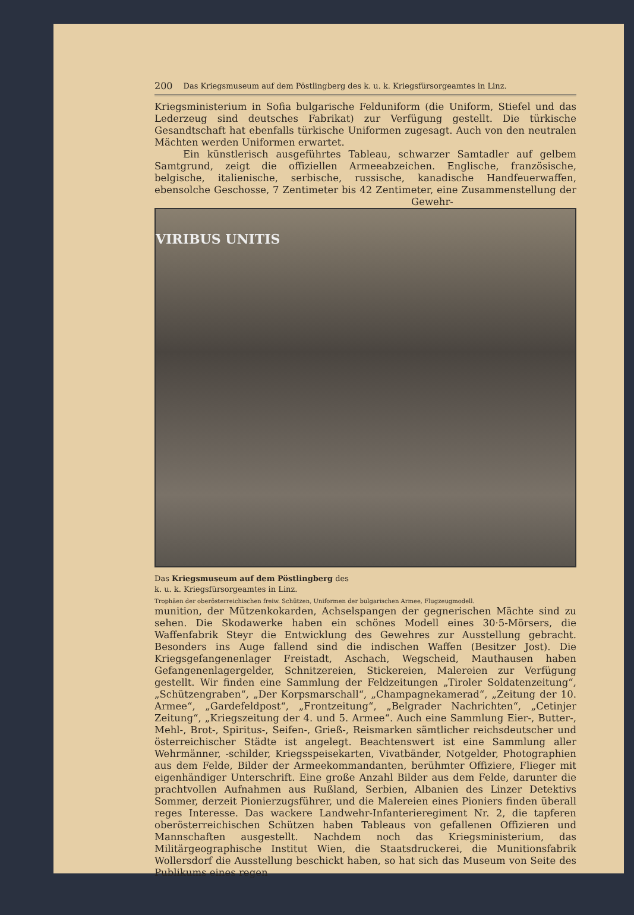200 Das Kriegsmuseum auf dem Pöstlingberg des k. u. k. Kriegsfürsorgeamtes in Linz.
Kriegsministerium in Sofia bulgarische Felduniform (die Uniform, Stiefel und das Lederzeug sind deutsches Fabrikat) zur Verfügung gestellt. Die türkische Gesandtschaft hat ebenfalls türkische Uniformen zugesagt. Auch von den neutralen Mächten werden Uniformen erwartet.
Ein künstlerisch ausgeführtes Tableau, schwarzer Samtadler auf gelbem Samtgrund, zeigt die offiziellen Armeeabzeichen. Englische, französische, belgische, italienische, serbische, russische, kanadische Handfeuerwaffen, ebensolche Geschosse, 7 Zentimeter bis 42 Zentimeter, eine Zusammenstellung der Gewehr-
VIRIBUS UNITIS
Das Kriegsmuseum auf dem Pöstlingberg des
k. u. k. Kriegsfürsorgeamtes in Linz.
Trophäen der oberösterreichischen freiw. Schützen, Uniformen der bulgarischen Armee, Flugzeugmodell.
munition, der Mützenkokarden, Achselspangen der gegnerischen Mächte sind zu sehen. Die Skodawerke haben ein schönes Modell eines 30·5-Mörsers, die Waffenfabrik Steyr die Entwicklung des Gewehres zur Ausstellung gebracht. Besonders ins Auge fallend sind die indischen Waffen (Besitzer Jost). Die Kriegsgefangenenlager Freistadt, Aschach, Wegscheid, Mauthausen haben Gefangenenlagergelder, Schnitzereien, Stickereien, Malereien zur Verfügung gestellt. Wir finden eine Sammlung der Feldzeitungen „Tiroler Soldatenzeitung“, „Schützengraben“, „Der Korpsmarschall“, „Champagnekamerad“, „Zeitung der 10. Armee“, „Gardefeldpost“, „Frontzeitung“, „Belgrader Nachrichten“, „Cetinjer Zeitung“, „Kriegszeitung der 4. und 5. Armee“. Auch eine Sammlung Eier-, Butter-, Mehl-, Brot-, Spiritus-, Seifen-, Grieß-, Reismarken sämtlicher reichsdeutscher und österreichischer Städte ist angelegt. Beachtenswert ist eine Sammlung aller Wehrmänner, -schilder, Kriegsspeisekarten, Vivatbänder, Notgelder, Photographien aus dem Felde, Bilder der Armeekommandanten, berühmter Offiziere, Flieger mit eigenhändiger Unterschrift. Eine große Anzahl Bilder aus dem Felde, darunter die prachtvollen Aufnahmen aus Rußland, Serbien, Albanien des Linzer Detektivs Sommer, derzeit Pionierzugsführer, und die Malereien eines Pioniers finden überall reges Interesse. Das wackere Landwehr-Infanterieregiment Nr. 2, die tapferen oberösterreichischen Schützen haben Tableaus von gefallenen Offizieren und Mannschaften ausgestellt. Nachdem noch das Kriegsministerium, das Militärgeographische Institut Wien, die Staatsdruckerei, die Munitionsfabrik Wollersdorf die Ausstellung beschickt haben, so hat sich das Museum von Seite des Publikums eines regen